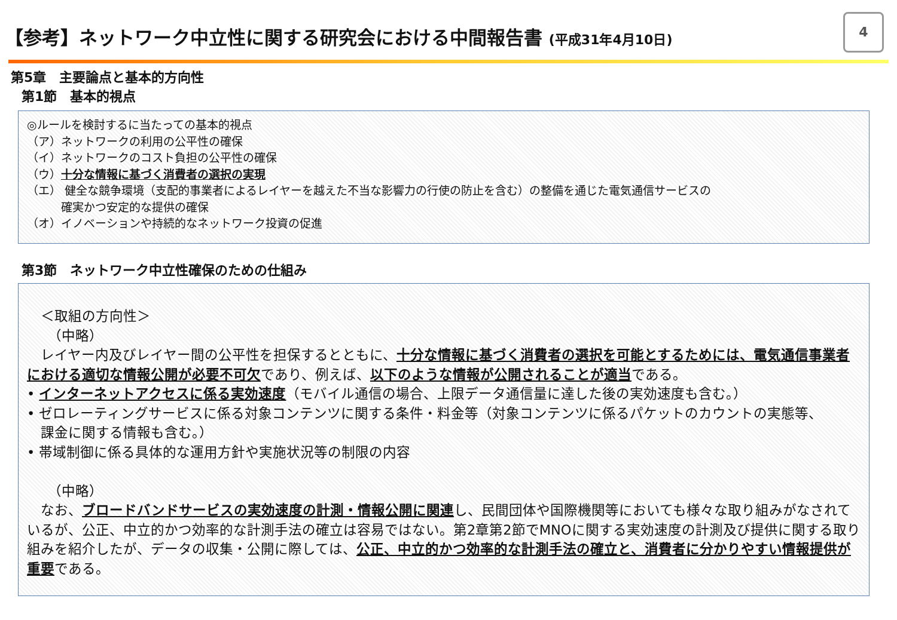【参考】ネットワーク中立性に関する研究会における中間報告書 (平成31年4月10日)
4
第5章　主要論点と基本的方向性
第1節　基本的視点
◎ルールを検討するに当たっての基本的視点
（ア）ネットワークの利用の公平性の確保
（イ）ネットワークのコスト負担の公平性の確保
（ウ）十分な情報に基づく消費者の選択の実現
（エ） 健全な競争環境（支配的事業者によるレイヤーを越えた不当な影響力の行使の防止を含む）の整備を通じた電気通信サービスの
　　　確実かつ安定的な提供の確保
（オ）イノベーションや持続的なネットワーク投資の促進
第3節　ネットワーク中立性確保のための仕組み
　＜取組の方向性＞
　　（中略）
　レイヤー内及びレイヤー間の公平性を担保するとともに、十分な情報に基づく消費者の選択を可能とするためには、電気通信事業者における適切な情報公開が必要不可欠であり、例えば、以下のような情報が公開されることが適当である。
• インターネットアクセスに係る実効速度（モバイル通信の場合、上限データ通信量に達した後の実効速度も含む。）
• ゼロレーティングサービスに係る対象コンテンツに関する条件・料金等（対象コンテンツに係るパケットのカウントの実態等、
　課金に関する情報も含む。）
• 帯域制御に係る具体的な運用方針や実施状況等の制限の内容
　　（中略）
　なお、ブロードバンドサービスの実効速度の計測・情報公開に関連し、民間団体や国際機関等においても様々な取り組みがなされているが、公正、中立的かつ効率的な計測手法の確立は容易ではない。第2章第2節でMNOに関する実効速度の計測及び提供に関する取り組みを紹介したが、データの収集・公開に際しては、公正、中立的かつ効率的な計測手法の確立と、消費者に分かりやすい情報提供が重要である。